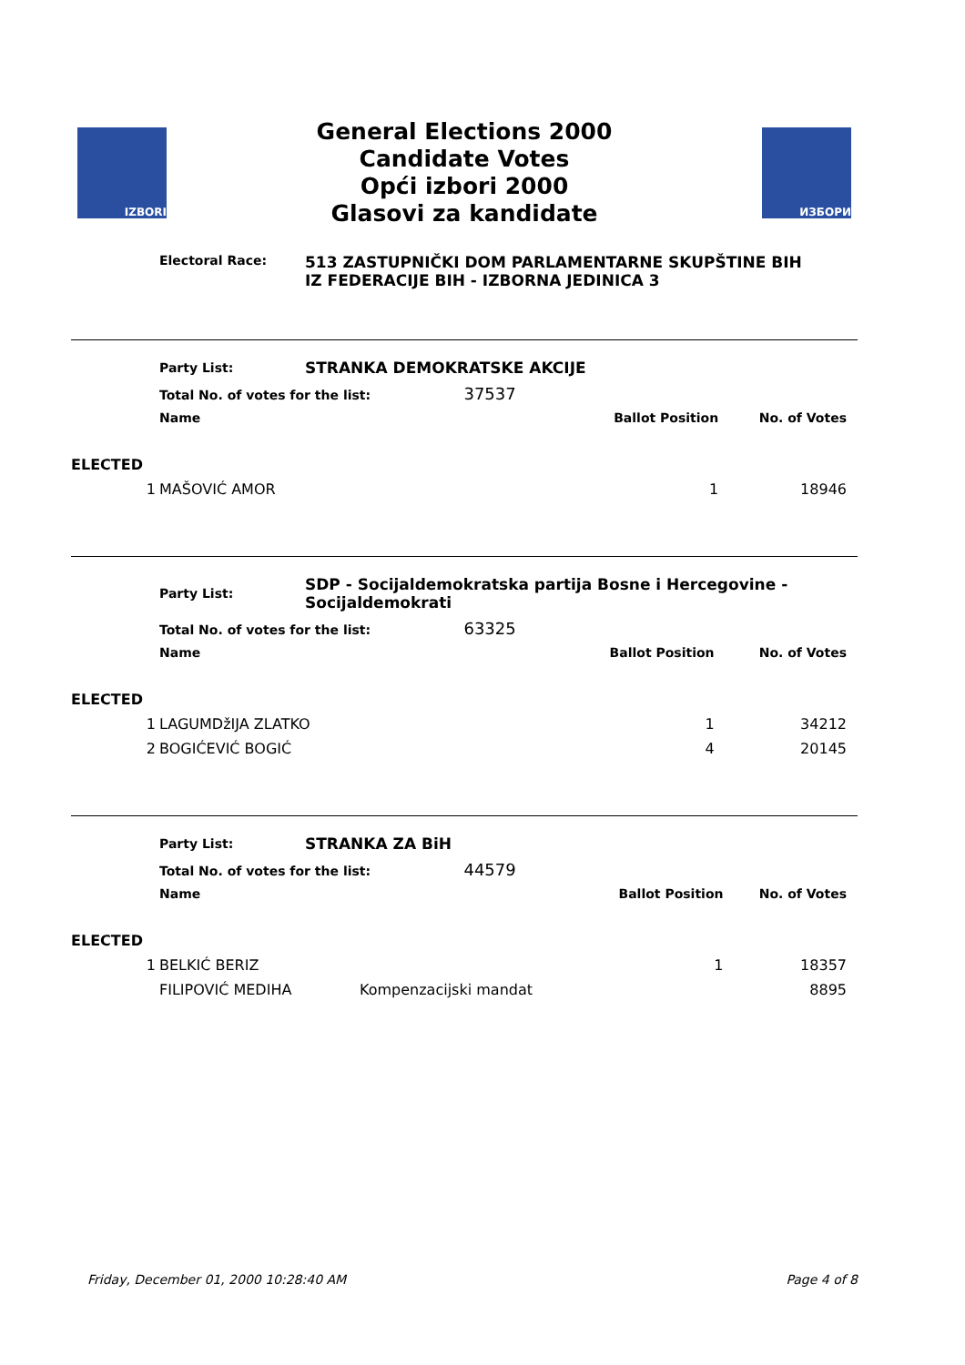IZBORI
General Elections 2000
Candidate Votes
Opći izbori 2000
Glasovi za kandidate
ИЗБОРИ
Electoral Race:
513 ZASTUPNIČKI DOM PARLAMENTARNE SKUPŠTINE BIH
IZ FEDERACIJE BIH - IZBORNA JEDINICA 3
| | Party List: | STRANKA DEMOKRATSKE AKCIJE | | |
| | Total No. of votes for the list: 37537 | | | |
| | Name | | Ballot Position | No. of Votes |
| ELECTED | | | | |
| 1 | MAŠOVIĆ AMOR | | 1 | 18946 |
| | Party List: | SDP - Socijaldemokratska partija Bosne i Hercegovine - Socijaldemokrati | | |
| | Total No. of votes for the list: 63325 | | | |
| | Name | | Ballot Position | No. of Votes |
| ELECTED | | | | |
| 1 | LAGUMDžIJA ZLATKO | | 1 | 34212 |
| 2 | BOGIĆEVIĆ BOGIĆ | | 4 | 20145 |
| | Party List: | STRANKA ZA BiH | | |
| | Total No. of votes for the list: 44579 | | | |
| | Name | | Ballot Position | No. of Votes |
| ELECTED | | | | |
| 1 | BELKIĆ BERIZ | | 1 | 18357 |
| | FILIPOVIĆ MEDIHA | Kompenzacijski mandat | | 8895 |
Friday, December 01, 2000 10:28:40 AM Page 4 of 8